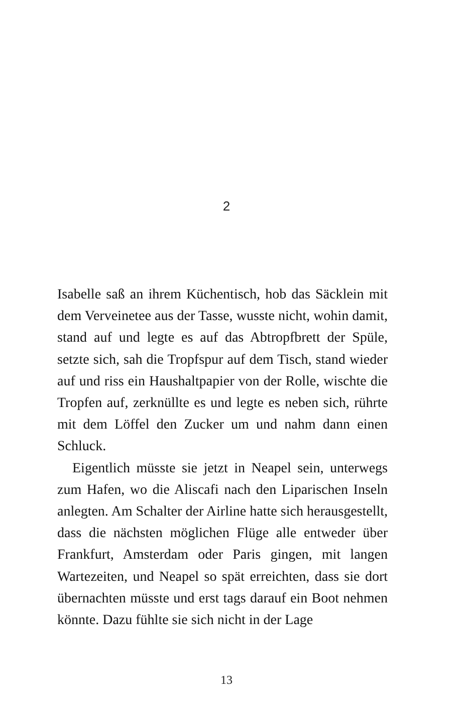2
Isabelle saß an ihrem Küchentisch, hob das Säcklein mit dem Verveinetee aus der Tasse, wusste nicht, wohin damit, stand auf und legte es auf das Abtropfbrett der Spüle, setzte sich, sah die Tropfspur auf dem Tisch, stand wieder auf und riss ein Haushaltpapier von der Rolle, wischte die Tropfen auf, zerknüllte es und legte es neben sich, rührte mit dem Löffel den Zucker um und nahm dann einen Schluck.
Eigentlich müsste sie jetzt in Neapel sein, unterwegs zum Hafen, wo die Aliscafi nach den Liparischen Inseln anlegten. Am Schalter der Airline hatte sich herausge­stellt, dass die nächsten möglichen Flüge alle entweder über Frankfurt, Amsterdam oder Paris gingen, mit lan­gen Wartezeiten, und Neapel so spät erreichten, dass sie dort übernachten müsste und erst tags darauf ein Boot nehmen könnte. Dazu fühlte sie sich nicht in der Lage
13